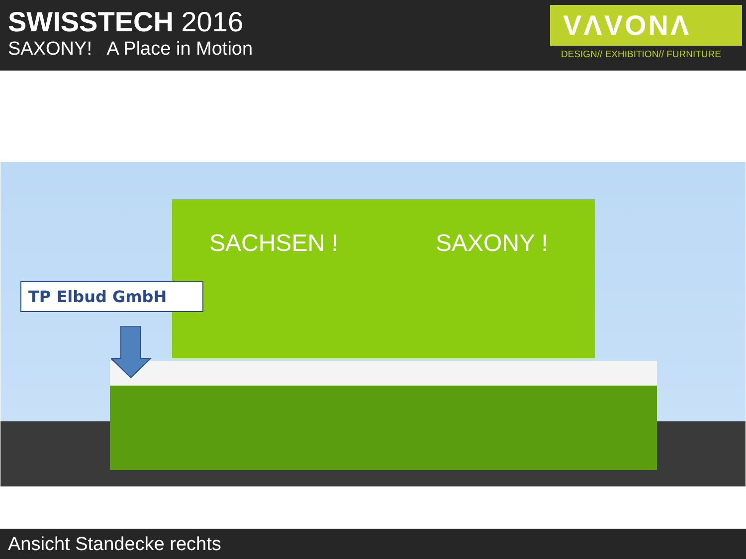SWISSTECH 2016
SAXONY! A Place in Motion
VΛVONΛ
DESIGN// EXHIBITION// FURNITURE
SACHSEN ! SAXONY !
TP Elbud GmbH
Ansicht Standecke rechts